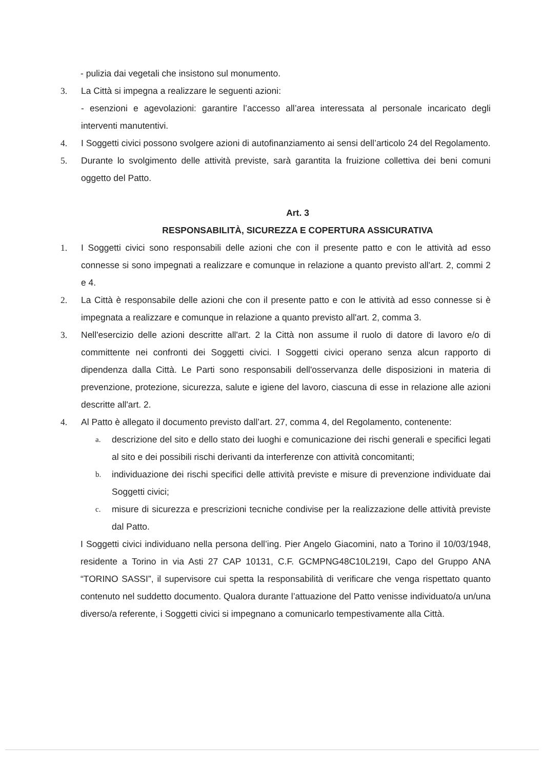- pulizia dai vegetali che insistono sul monumento.
3. La Città si impegna a realizzare le seguenti azioni:
- esenzioni e agevolazioni: garantire l’accesso all’area interessata al personale incaricato degli interventi manutentivi.
4. I Soggetti civici possono svolgere azioni di autofinanziamento ai sensi dell’articolo 24 del Regolamento.
5. Durante lo svolgimento delle attività previste, sarà garantita la fruizione collettiva dei beni comuni oggetto del Patto.
Art. 3
RESPONSABILITÀ, SICUREZZA E COPERTURA ASSICURATIVA
1. I Soggetti civici sono responsabili delle azioni che con il presente patto e con le attività ad esso connesse si sono impegnati a realizzare e comunque in relazione a quanto previsto all'art. 2, commi 2 e 4.
2. La Città è responsabile delle azioni che con il presente patto e con le attività ad esso connesse si è impegnata a realizzare e comunque in relazione a quanto previsto all'art. 2, comma 3.
3. Nell'esercizio delle azioni descritte all'art. 2 la Città non assume il ruolo di datore di lavoro e/o di committente nei confronti dei Soggetti civici. I Soggetti civici operano senza alcun rapporto di dipendenza dalla Città. Le Parti sono responsabili dell'osservanza delle disposizioni in materia di prevenzione, protezione, sicurezza, salute e igiene del lavoro, ciascuna di esse in relazione alle azioni descritte all'art. 2.
4. Al Patto è allegato il documento previsto dall’art. 27, comma 4, del Regolamento, contenente:
a.
descrizione del sito e dello stato dei luoghi e comunicazione dei rischi generali e specifici legati al sito e dei possibili rischi derivanti da interferenze con attività concomitanti;
b.
individuazione dei rischi specifici delle attività previste e misure di prevenzione individuate dai Soggetti civici;
c.
misure di sicurezza e prescrizioni tecniche condivise per la realizzazione delle attività previste dal Patto.
I Soggetti civici individuano nella persona dell’ing. Pier Angelo Giacomini, nato a Torino il 10/03/1948, residente a Torino in via Asti 27 CAP 10131, C.F. GCMPNG48C10L219I, Capo del Gruppo ANA “TORINO SASSI”, il supervisore cui spetta la responsabilità di verificare che venga rispettato quanto contenuto nel suddetto documento. Qualora durante l’attuazione del Patto venisse individuato/a un/una diverso/a referente, i Soggetti civici si impegnano a comunicarlo tempestivamente alla Città.